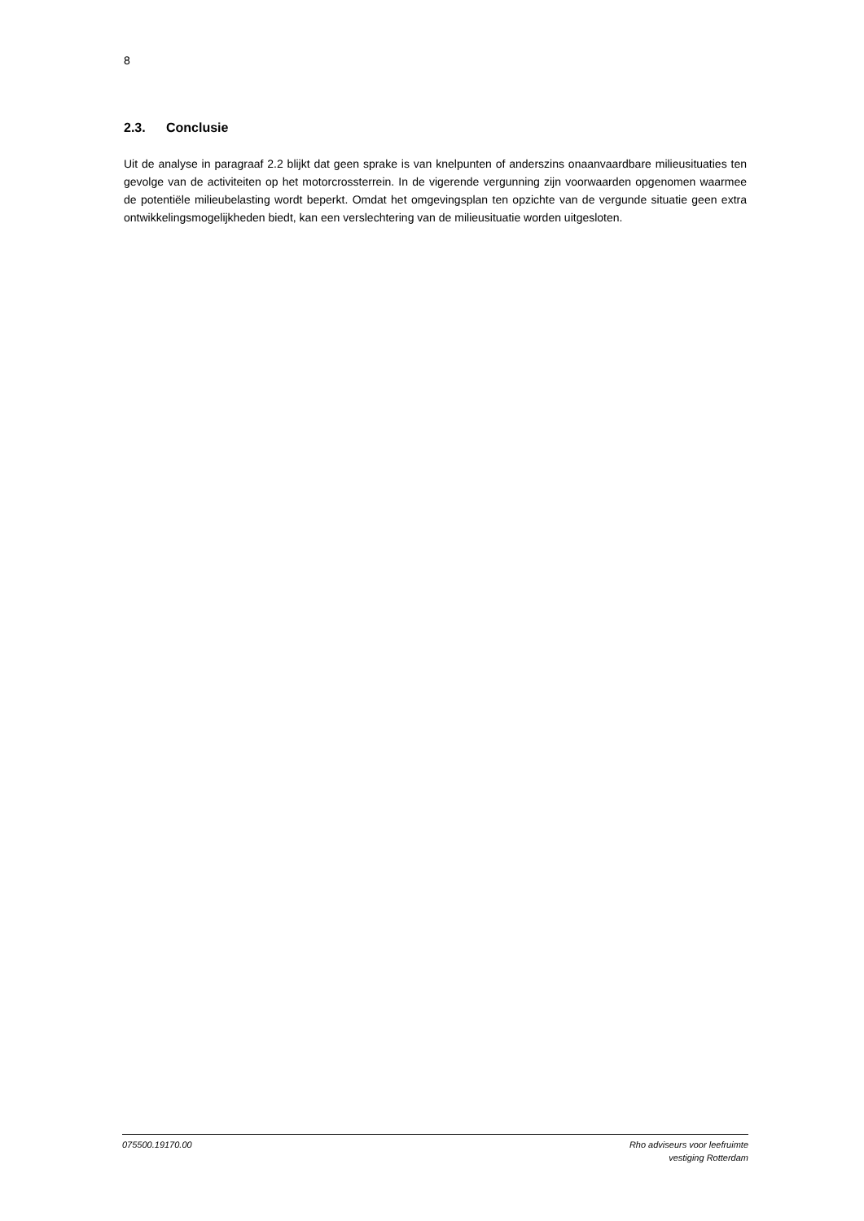8
2.3. Conclusie
Uit de analyse in paragraaf 2.2 blijkt dat geen sprake is van knelpunten of anderszins onaanvaardbare milieusituaties ten gevolge van de activiteiten op het motorcrossterrein. In de vigerende vergunning zijn voorwaarden opgenomen waarmee de potentiële milieubelasting wordt beperkt. Omdat het omgevingsplan ten opzichte van de vergunde situatie geen extra ontwikkelingsmogelijkheden biedt, kan een verslechtering van de milieusituatie worden uitgesloten.
075500.19170.00 Rho adviseurs voor leefruimte
vestiging Rotterdam